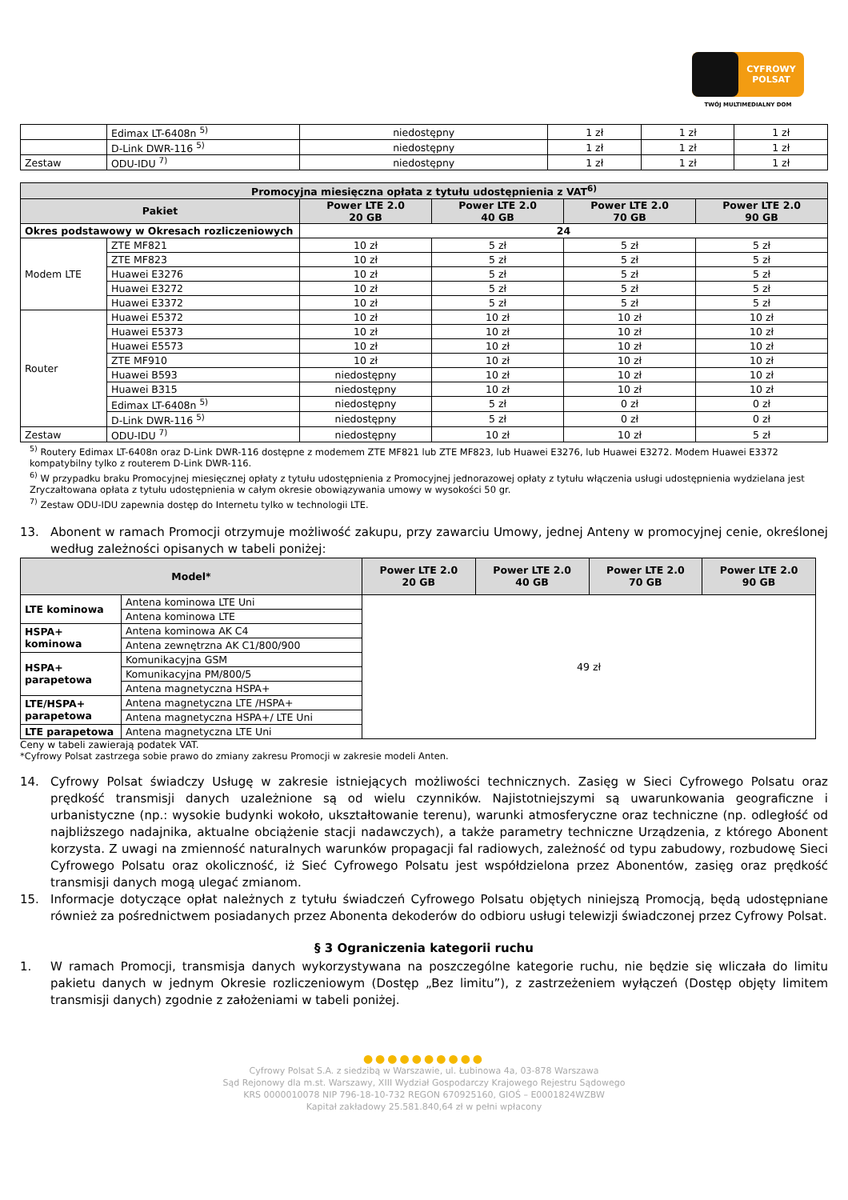CYFROWY POLSAT
TWÓJ MULTIMEDIALNY DOM
| | Edimax LT-6408n <sup>5)</sup> | niedostępny | 1 zł | 1 zł | 1 zł |
| | D-Link DWR-116 <sup>5)</sup> | niedostępny | 1 zł | 1 zł | 1 zł |
| Zestaw | ODU-IDU <sup>7)</sup> | niedostępny | 1 zł | 1 zł | 1 zł |
| Promocyjna miesięczna opłata z tytułu udostępnienia z VAT<sup>6)</sup> | | | | | |
| --- | --- | --- | --- | --- | --- |
| Pakiet | | Power LTE 2.0 20 GB | Power LTE 2.0 40 GB | Power LTE 2.0 70 GB | Power LTE 2.0 90 GB |
| Okres podstawowy w Okresach rozliczeniowych | | 24 | | | |
| Modem LTE | ZTE MF821 | 10 zł | 5 zł | 5 zł | 5 zł |
| | ZTE MF823 | 10 zł | 5 zł | 5 zł | 5 zł |
| | Huawei E3276 | 10 zł | 5 zł | 5 zł | 5 zł |
| | Huawei E3272 | 10 zł | 5 zł | 5 zł | 5 zł |
| | Huawei E3372 | 10 zł | 5 zł | 5 zł | 5 zł |
| Router | Huawei E5372 | 10 zł | 10 zł | 10 zł | 10 zł |
| | Huawei E5373 | 10 zł | 10 zł | 10 zł | 10 zł |
| | Huawei E5573 | 10 zł | 10 zł | 10 zł | 10 zł |
| | ZTE MF910 | 10 zł | 10 zł | 10 zł | 10 zł |
| | Huawei B593 | niedostępny | 10 zł | 10 zł | 10 zł |
| | Huawei B315 | niedostępny | 10 zł | 10 zł | 10 zł |
| | Edimax LT-6408n <sup>5)</sup> | niedostępny | 5 zł | 0 zł | 0 zł |
| | D-Link DWR-116 <sup>5)</sup> | niedostępny | 5 zł | 0 zł | 0 zł |
| Zestaw | ODU-IDU <sup>7)</sup> | niedostępny | 10 zł | 10 zł | 5 zł |
<sup>5)</sup> Routery Edimax LT-6408n oraz D-Link DWR-116 dostępne z modemem ZTE MF821 lub ZTE MF823, lub Huawei E3276, lub Huawei E3272. Modem Huawei E3372 kompatybilny tylko z routerem D-Link DWR-116.
<sup>6)</sup> W przypadku braku Promocyjnej miesięcznej opłaty z tytułu udostępnienia z Promocyjnej jednorazowej opłaty z tytułu włączenia usługi udostępnienia wydzielana jest Zryczałtowana opłata z tytułu udostępnienia w całym okresie obowiązywania umowy w wysokości 50 gr.
<sup>7)</sup> Zestaw ODU-IDU zapewnia dostęp do Internetu tylko w technologii LTE.
13. Abonent w ramach Promocji otrzymuje możliwość zakupu, przy zawarciu Umowy, jednej Anteny w promocyjnej cenie, określonej według zależności opisanych w tabeli poniżej:
| Model* | | Power LTE 2.0 20 GB | Power LTE 2.0 40 GB | Power LTE 2.0 70 GB | Power LTE 2.0 90 GB |
| --- | --- | --- | --- | --- | --- |
| LTE kominowa | Antena kominowa LTE Uni | 49 zł | | | |
| | Antena kominowa LTE | | | | |
| HSPA+ kominowa | Antena kominowa AK C4 | | | | |
| | Antena zewnętrzna AK C1/800/900 | | | | |
| HSPA+ parapetowa | Komunikacyjna GSM | | | | |
| | Komunikacyjna PM/800/5 | | | | |
| | Antena magnetyczna HSPA+ | | | | |
| LTE/HSPA+ parapetowa | Antena magnetyczna LTE /HSPA+ | | | | |
| | Antena magnetyczna HSPA+/ LTE Uni | | | | |
| LTE parapetowa | Antena magnetyczna LTE Uni | | | | |
Ceny w tabeli zawierają podatek VAT.
*Cyfrowy Polsat zastrzega sobie prawo do zmiany zakresu Promocji w zakresie modeli Anten.
14. Cyfrowy Polsat świadczy Usługę w zakresie istniejących możliwości technicznych. Zasięg w Sieci Cyfrowego Polsatu oraz prędkość transmisji danych uzależnione są od wielu czynników. Najistotniejszymi są uwarunkowania geograficzne i urbanistyczne (np.: wysokie budynki wokoło, ukształtowanie terenu), warunki atmosferyczne oraz techniczne (np. odległość od najbliższego nadajnika, aktualne obciążenie stacji nadawczych), a także parametry techniczne Urządzenia, z którego Abonent korzysta. Z uwagi na zmienność naturalnych warunków propagacji fal radiowych, zależność od typu zabudowy, rozbudowę Sieci Cyfrowego Polsatu oraz okoliczność, iż Sieć Cyfrowego Polsatu jest współdzielona przez Abonentów, zasięg oraz prędkość transmisji danych mogą ulegać zmianom.
15. Informacje dotyczące opłat należnych z tytułu świadczeń Cyfrowego Polsatu objętych niniejszą Promocją, będą udostępniane również za pośrednictwem posiadanych przez Abonenta dekoderów do odbioru usługi telewizji świadczonej przez Cyfrowy Polsat.
§ 3 Ograniczenia kategorii ruchu
1. W ramach Promocji, transmisja danych wykorzystywana na poszczególne kategorie ruchu, nie będzie się wliczała do limitu pakietu danych w jednym Okresie rozliczeniowym (Dostęp „Bez limitu”), z zastrzeżeniem wyłączeń (Dostęp objęty limitem transmisji danych) zgodnie z założeniami w tabeli poniżej.
●●●●●●●●●●
Cyfrowy Polsat S.A. z siedzibą w Warszawie, ul. Łubinowa 4a, 03-878 Warszawa
Sąd Rejonowy dla m.st. Warszawy, XIII Wydział Gospodarczy Krajowego Rejestru Sądowego
KRS 0000010078 NIP 796-18-10-732 REGON 670925160, GIOŚ – E0001824WZBW
Kapitał zakładowy 25.581.840,64 zł w pełni wpłacony